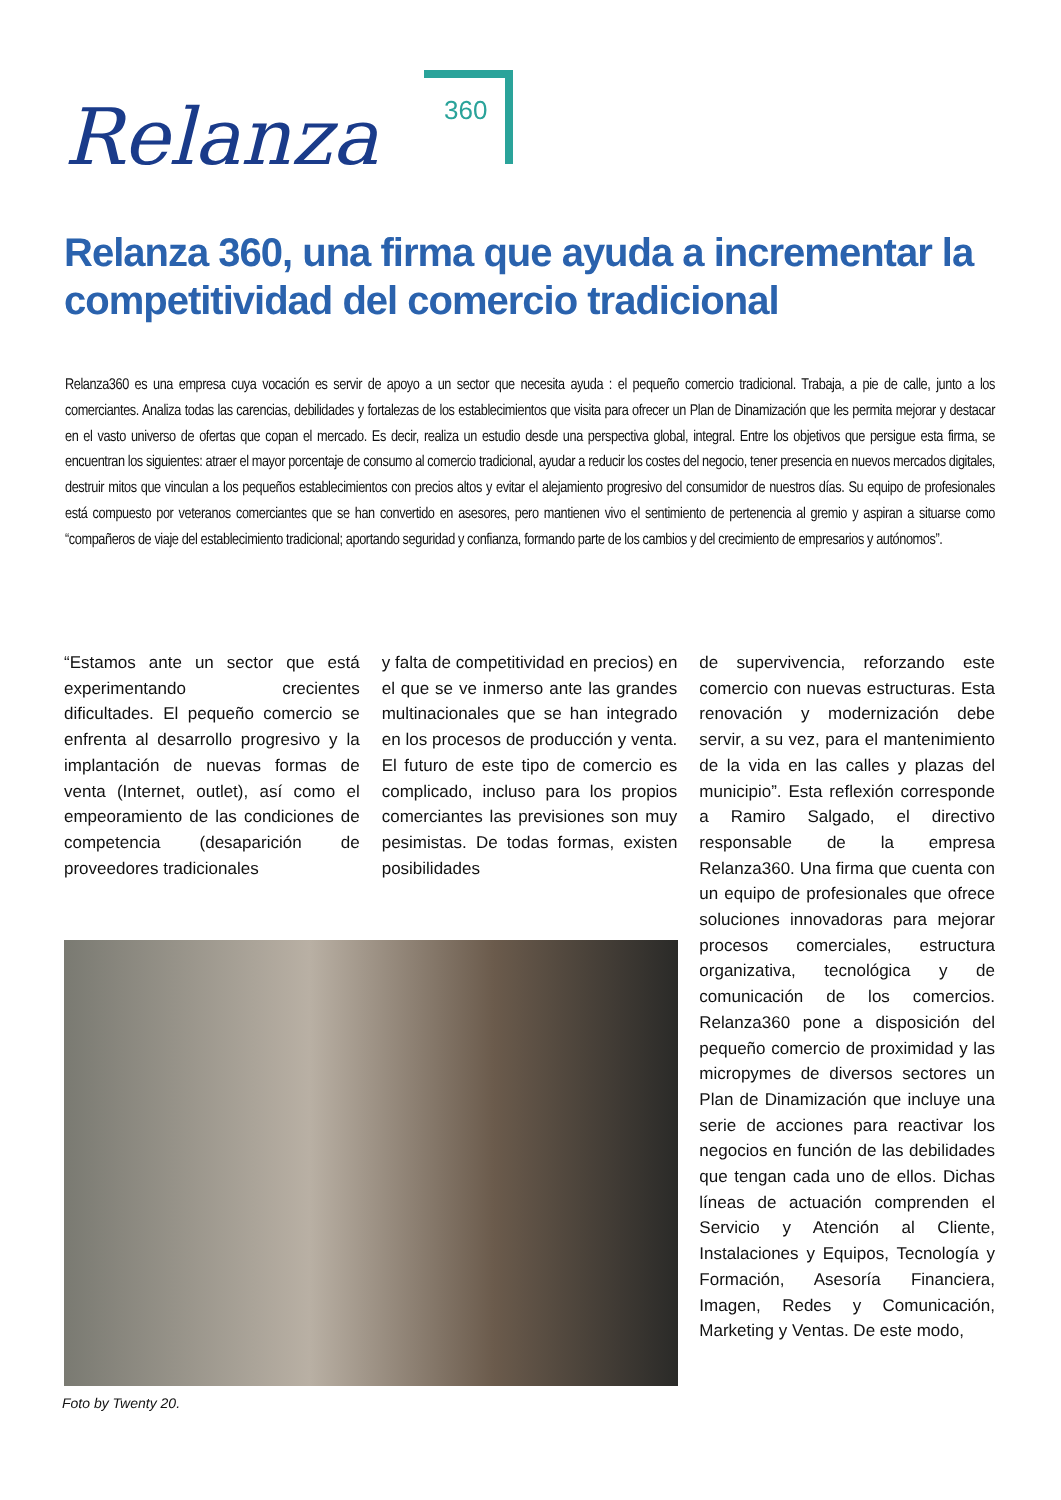Relanza
360
Relanza 360, una firma que ayuda a incrementar la competitividad del comercio tradicional
Relanza360 es una empresa cuya vocación es servir de apoyo a un sector que necesita ayuda : el pequeño comercio tradicional. Trabaja, a pie de calle, junto a los comerciantes. Analiza todas las carencias, debilidades y fortalezas de los establecimientos que visita para ofrecer un Plan de Dinamización que les permita mejorar y destacar en el vasto universo de ofertas que copan el mercado. Es decir, realiza un estudio desde una perspectiva global, integral. Entre los objetivos que persigue esta firma, se encuentran los siguientes: atraer el mayor porcentaje de consumo al comercio tradicional, ayudar a reducir los costes del negocio, tener presencia en nuevos mercados digitales, destruir mitos que vinculan a los pequeños establecimientos con precios altos y evitar el alejamiento progresivo del consumidor de nuestros días. Su equipo de profesionales está compuesto por veteranos comerciantes que se han convertido en asesores, pero mantienen vivo el sentimiento de pertenencia al gremio y aspiran a situarse como “compañeros de viaje del establecimiento tradicional; aportando seguridad y confianza, formando parte de los cambios y del crecimiento de empresarios y autónomos”.
“Estamos ante un sector que está experimentando crecientes dificultades. El pequeño comercio se enfrenta al desarrollo progresivo y la implantación de nuevas formas de venta (Internet, outlet), así como el empeoramiento de las condiciones de competencia (desaparición de proveedores tradicionales
y falta de competitividad en precios) en el que se ve inmerso ante las grandes multinacionales que se han integrado en los procesos de producción y venta. El futuro de este tipo de comercio es complicado, incluso para los propios comerciantes las previsiones son muy pesimistas. De todas formas, existen posibilidades
de supervivencia, reforzando este comercio con nuevas estructuras. Esta renovación y modernización debe servir, a su vez, para el mantenimiento de la vida en las calles y plazas del municipio”. Esta reflexión corresponde a Ramiro Salgado, el directivo responsable de la empresa Relanza360. Una firma que cuenta con un equipo de profesionales que ofrece soluciones innovadoras para mejorar procesos comerciales, estructura organizativa, tecnológica y de comunicación de los comercios. Relanza360 pone a disposición del pequeño comercio de proximidad y las micropymes de diversos sectores un Plan de Dinamización que incluye una serie de acciones para reactivar los negocios en función de las debilidades que tengan cada uno de ellos. Dichas líneas de actuación comprenden el Servicio y Atención al Cliente, Instalaciones y Equipos, Tecnología y Formación, Asesoría Financiera, Imagen, Redes y Comunicación, Marketing y Ventas. De este modo,
Foto by Twenty 20.